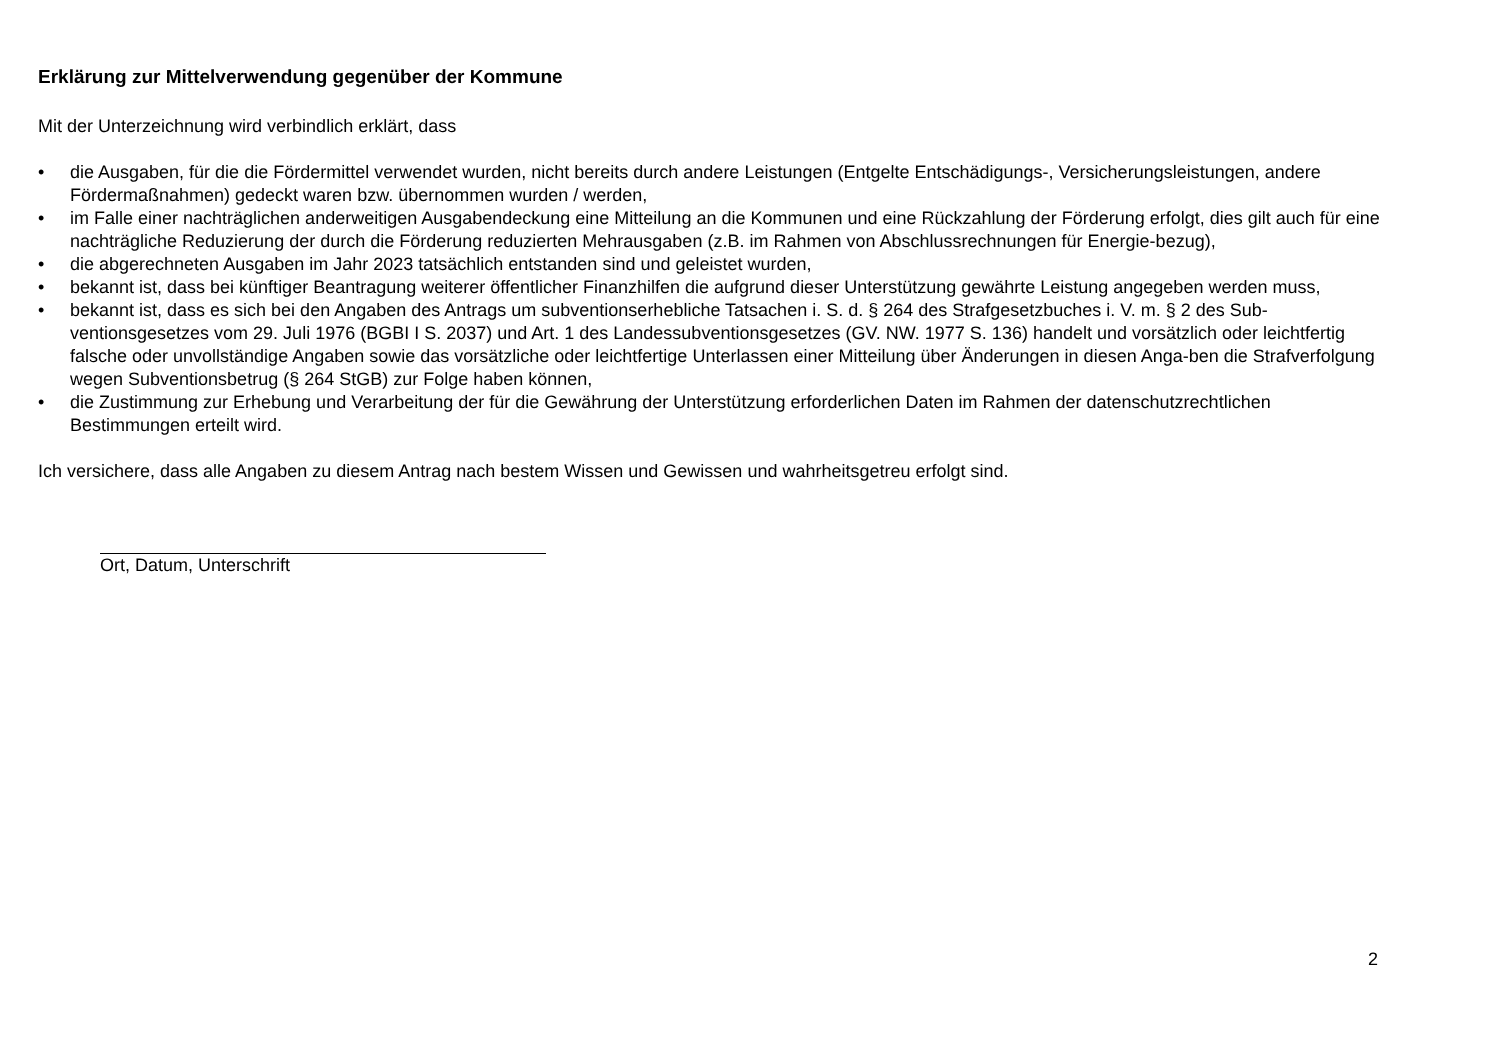Erklärung zur Mittelverwendung gegenüber der Kommune
Mit der Unterzeichnung wird verbindlich erklärt, dass
• die Ausgaben, für die die Fördermittel verwendet wurden, nicht bereits durch andere Leistungen (Entgelte Entschädigungs-, Versicherungsleistungen, andere Fördermaßnahmen) gedeckt waren bzw. übernommen wurden / werden,
• im Falle einer nachträglichen anderweitigen Ausgabendeckung eine Mitteilung an die Kommunen und eine Rückzahlung der Förderung erfolgt, dies gilt auch für eine nachträgliche Reduzierung der durch die Förderung reduzierten Mehrausgaben (z.B. im Rahmen von Abschlussrechnungen für Energie-bezug),
• die abgerechneten Ausgaben im Jahr 2023 tatsächlich entstanden sind und geleistet wurden,
• bekannt ist, dass bei künftiger Beantragung weiterer öffentlicher Finanzhilfen die aufgrund dieser Unterstützung gewährte Leistung angegeben werden muss,
• bekannt ist, dass es sich bei den Angaben des Antrags um subventionserhebliche Tatsachen i. S. d. § 264 des Strafgesetzbuches i. V. m. § 2 des Sub-ventionsgesetzes vom 29. Juli 1976 (BGBI I S. 2037) und Art. 1 des Landessubventionsgesetzes (GV. NW. 1977 S. 136) handelt und vorsätzlich oder leichtfertig falsche oder unvollständige Angaben sowie das vorsätzliche oder leichtfertige Unterlassen einer Mitteilung über Änderungen in diesen Anga-ben die Strafverfolgung wegen Subventionsbetrug (§ 264 StGB) zur Folge haben können,
• die Zustimmung zur Erhebung und Verarbeitung der für die Gewährung der Unterstützung erforderlichen Daten im Rahmen der datenschutzrechtlichen Bestimmungen erteilt wird.
Ich versichere, dass alle Angaben zu diesem Antrag nach bestem Wissen und Gewissen und wahrheitsgetreu erfolgt sind.
Ort, Datum, Unterschrift
2